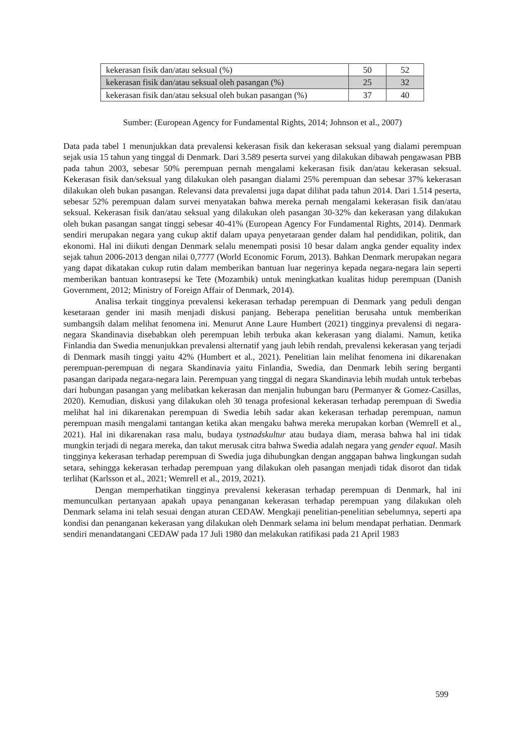| kekerasan fisik dan/atau seksual (%) | 50 | 52 |
| kekerasan fisik dan/atau seksual oleh pasangan (%) | 25 | 32 |
| kekerasan fisik dan/atau seksual oleh bukan pasangan (%) | 37 | 40 |
Sumber: (European Agency for Fundamental Rights, 2014; Johnson et al., 2007)
Data pada tabel 1 menunjukkan data prevalensi kekerasan fisik dan kekerasan seksual yang dialami perempuan sejak usia 15 tahun yang tinggal di Denmark. Dari 3.589 peserta survei yang dilakukan dibawah pengawasan PBB pada tahun 2003, sebesar 50% perempuan pernah mengalami kekerasan fisik dan/atau kekerasan seksual. Kekerasan fisik dan/seksual yang dilakukan oleh pasangan dialami 25% perempuan dan sebesar 37% kekerasan dilakukan oleh bukan pasangan. Relevansi data prevalensi juga dapat dilihat pada tahun 2014. Dari 1.514 peserta, sebesar 52% perempuan dalam survei menyatakan bahwa mereka pernah mengalami kekerasan fisik dan/atau seksual. Kekerasan fisik dan/atau seksual yang dilakukan oleh pasangan 30-32% dan kekerasan yang dilakukan oleh bukan pasangan sangat tinggi sebesar 40-41% (European Agency For Fundamental Rights, 2014). Denmark sendiri merupakan negara yang cukup aktif dalam upaya penyetaraan gender dalam hal pendidikan, politik, dan ekonomi. Hal ini diikuti dengan Denmark selalu menempati posisi 10 besar dalam angka gender equality index sejak tahun 2006-2013 dengan nilai 0,7777 (World Economic Forum, 2013). Bahkan Denmark merupakan negara yang dapat dikatakan cukup rutin dalam memberikan bantuan luar negerinya kepada negara-negara lain seperti memberikan bantuan kontrasepsi ke Tete (Mozambik) untuk meningkatkan kualitas hidup perempuan (Danish Government, 2012; Ministry of Foreign Affair of Denmark, 2014).
Analisa terkait tingginya prevalensi kekerasan terhadap perempuan di Denmark yang peduli dengan kesetaraan gender ini masih menjadi diskusi panjang. Beberapa penelitian berusaha untuk memberikan sumbangsih dalam melihat fenomena ini. Menurut Anne Laure Humbert (2021) tingginya prevalensi di negara-negara Skandinavia disebabkan oleh perempuan lebih terbuka akan kekerasan yang dialami. Namun, ketika Finlandia dan Swedia menunjukkan prevalensi alternatif yang jauh lebih rendah, prevalensi kekerasan yang terjadi di Denmark masih tinggi yaitu 42% (Humbert et al., 2021). Penelitian lain melihat fenomena ini dikarenakan perempuan-perempuan di negara Skandinavia yaitu Finlandia, Swedia, dan Denmark lebih sering berganti pasangan daripada negara-negara lain. Perempuan yang tinggal di negara Skandinavia lebih mudah untuk terbebas dari hubungan pasangan yang melibatkan kekerasan dan menjalin hubungan baru (Permanyer & Gomez-Casillas, 2020). Kemudian, diskusi yang dilakukan oleh 30 tenaga profesional kekerasan terhadap perempuan di Swedia melihat hal ini dikarenakan perempuan di Swedia lebih sadar akan kekerasan terhadap perempuan, namun perempuan masih mengalami tantangan ketika akan mengaku bahwa mereka merupakan korban (Wemrell et al., 2021). Hal ini dikarenakan rasa malu, budaya tystnadskultur atau budaya diam, merasa bahwa hal ini tidak mungkin terjadi di negara mereka, dan takut merusak citra bahwa Swedia adalah negara yang gender equal. Masih tingginya kekerasan terhadap perempuan di Swedia juga dihubungkan dengan anggapan bahwa lingkungan sudah setara, sehingga kekerasan terhadap perempuan yang dilakukan oleh pasangan menjadi tidak disorot dan tidak terlihat (Karlsson et al., 2021; Wemrell et al., 2019, 2021).
Dengan memperhatikan tingginya prevalensi kekerasan terhadap perempuan di Denmark, hal ini memunculkan pertanyaan apakah upaya penanganan kekerasan terhadap perempuan yang dilakukan oleh Denmark selama ini telah sesuai dengan aturan CEDAW. Mengkaji penelitian-penelitian sebelumnya, seperti apa kondisi dan penanganan kekerasan yang dilakukan oleh Denmark selama ini belum mendapat perhatian. Denmark sendiri menandatangani CEDAW pada 17 Juli 1980 dan melakukan ratifikasi pada 21 April 1983
599